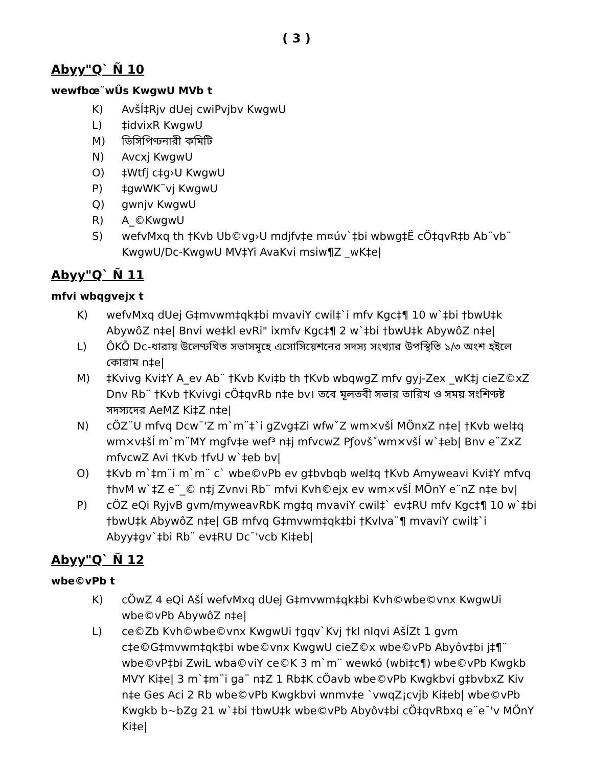( 3 )
Abyy"Q` Ñ 10
wewfbœ¨wÛs KwgwU MVb t
K) AvšÍ‡Rjv dUej cwiPvjbv KwgwU
L) ‡idvixR KwgwU
M) ডিসিপিণ্ঢনারী কমিটি
N) Avcxj KwgwU
O) ‡Wtfj c‡g›U KwgwU
P) ‡gwWK¨vj KwgwU
Q) gwnjv KwgwU
R) A_©KwgwU
S) wefvMxq th †Kvb Ub©vg›U mdjfv‡e m¤úv`‡bi wbwg‡Ë cÖ‡qvR‡b Ab¨vb¨ KwgwU/Dc-KwgwU MV‡Yi AvaKvi msiw¶Z _wK‡e|
Abyy"Q` Ñ 11
mfvi wbqgvejx t
K) wefvMxq dUej G‡mvwm‡qk‡bi mvaviY cwil‡`i mfv Kgc‡¶ 10 w`‡bi †bwU‡k AbywôZ n‡e| Bnvi we‡kl evRi" ixmfv Kgc‡¶ 2 w`‡bi †bwU‡k AbywôZ n‡e|
L) ÔKÕ Dc-ধারায় উলেণ্ঢখিত সভাসমূহে এসোসিয়েশনের সদস্য সংখ্যার উপস্থিতি ১/৩ অংশ হইলে কোরাম n‡e|
M) ‡Kvivg Kvi‡Y A_ev Ab¨ †Kvb Kvi‡b th †Kvb wbqwgZ mfv gyj-Zex _wK‡j cieZ©xZ Dnv Rb¨ †Kvb †Kvivgi cÖ‡qvRb n‡e bv। তবে মূলতবী সভার তারিখ ও সময় সংশিণ্ঢষ্ট সদস্যদের AeMZ Ki‡Z n‡e|
N) cÖZ¨U mfvq Dcw¯'Z m`m¨‡`i gZvg‡Zi wfwˇZ wm×všÍ MÖnxZ n‡e| †Kvb wel‡q wm×v‡šÍ m`m¨MY mgfv‡e wef³ n‡j mfvcwZ Pƒovšˇwm×všÍ w`‡eb| Bnv e¨ZxZ mfvcwZ Avi †Kvb †fvU w`‡eb bv|
O) ‡Kvb m`‡m¨i m`m¨ c` wbe©vPb ev g‡bvbqb wel‡q †Kvb Amyweavi Kvi‡Y mfvq †hvM w`‡Z e¨_© n‡j Zvnvi Rb¨ mfvi Kvh©ejx ev wm×všÍ MÖnY e¨nZ n‡e bv|
P) cÖZ eQi RyjvB gvm/myweavRbK mg‡q mvaviY cwil‡` ev‡RU mfv Kgc‡¶ 10 w`‡bi †bwU‡k AbywôZ n‡e| GB mfvq G‡mvwm‡qk‡bi †Kvlva¨¶ mvaviY cwil‡`i Abyy‡gv`‡bi Rb¨ ev‡RU Dc¯'vcb Ki‡eb|
Abyy"Q` Ñ 12
wbe©vPb t
K) cÖwZ 4 eQi AšÍ wefvMxq dUej G‡mvwm‡qk‡bi Kvh©wbe©vnx KwgwUi wbe©vPb AbywôZ n‡e|
L) ce©Zb Kvh©wbe©vnx KwgwUi †gqv`Kvj †kl nIqvi AšÍZt 1 gvm c‡e©G‡mvwm‡qk‡bi wbe©vnx KwgwU cieZ©x wbe©vPb Abyôv‡bi j‡¶¨ wbe©vP‡bi ZwiL wba©viY ce©K 3 m`m¨ wewkó (wbi‡c¶) wbe©vPb Kwgkb MVY Ki‡e| 3 m`‡m¨i ga¨ n‡Z 1 Rb‡K cÖavb wbe©vPb Kwgkbvi g‡bvbxZ Kiv n‡e Ges Aci 2 Rb wbe©vPb Kwgkbvi wnmv‡e `vwqZ¡cvjb Ki‡eb| wbe©vPb Kwgkb b~bZg 21 w`‡bi †bwU‡k wbe©vPb Abyôv‡bi cÖ‡qvRbxq e¨e¯'v MÖnY Ki‡e|